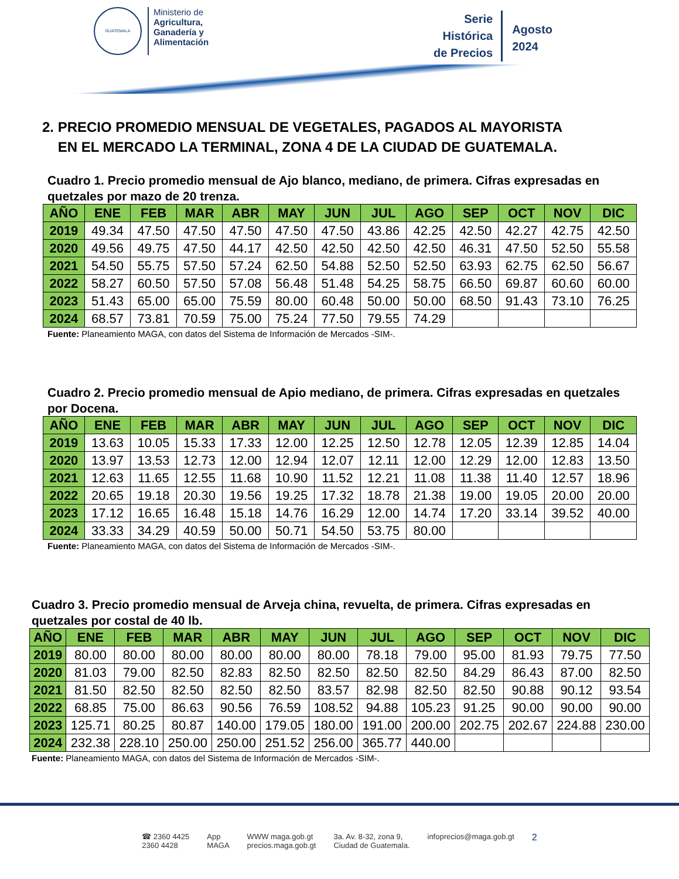GUATEMALA
Ministerio de
Agricultura,
Ganadería y
Alimentación
Serie
Histórica
de Precios
Agosto
2024
2. PRECIO PROMEDIO MENSUAL DE VEGETALES, PAGADOS AL MAYORISTA
EN EL MERCADO LA TERMINAL, ZONA 4 DE LA CIUDAD DE GUATEMALA.
Cuadro 1. Precio promedio mensual de Ajo blanco, mediano, de primera. Cifras expresadas en quetzales por mazo de 20 trenza.
| AÑO | ENE | FEB | MAR | ABR | MAY | JUN | JUL | AGO | SEP | OCT | NOV | DIC |
| --- | --- | --- | --- | --- | --- | --- | --- | --- | --- | --- | --- | --- |
| 2019 | 49.34 | 47.50 | 47.50 | 47.50 | 47.50 | 47.50 | 43.86 | 42.25 | 42.50 | 42.27 | 42.75 | 42.50 |
| 2020 | 49.56 | 49.75 | 47.50 | 44.17 | 42.50 | 42.50 | 42.50 | 42.50 | 46.31 | 47.50 | 52.50 | 55.58 |
| 2021 | 54.50 | 55.75 | 57.50 | 57.24 | 62.50 | 54.88 | 52.50 | 52.50 | 63.93 | 62.75 | 62.50 | 56.67 |
| 2022 | 58.27 | 60.50 | 57.50 | 57.08 | 56.48 | 51.48 | 54.25 | 58.75 | 66.50 | 69.87 | 60.60 | 60.00 |
| 2023 | 51.43 | 65.00 | 65.00 | 75.59 | 80.00 | 60.48 | 50.00 | 50.00 | 68.50 | 91.43 | 73.10 | 76.25 |
| 2024 | 68.57 | 73.81 | 70.59 | 75.00 | 75.24 | 77.50 | 79.55 | 74.29 | | | | |
Fuente: Planeamiento MAGA, con datos del Sistema de Información de Mercados -SIM-.
Cuadro 2. Precio promedio mensual de Apio mediano, de primera. Cifras expresadas en quetzales por Docena.
| AÑO | ENE | FEB | MAR | ABR | MAY | JUN | JUL | AGO | SEP | OCT | NOV | DIC |
| --- | --- | --- | --- | --- | --- | --- | --- | --- | --- | --- | --- | --- |
| 2019 | 13.63 | 10.05 | 15.33 | 17.33 | 12.00 | 12.25 | 12.50 | 12.78 | 12.05 | 12.39 | 12.85 | 14.04 |
| 2020 | 13.97 | 13.53 | 12.73 | 12.00 | 12.94 | 12.07 | 12.11 | 12.00 | 12.29 | 12.00 | 12.83 | 13.50 |
| 2021 | 12.63 | 11.65 | 12.55 | 11.68 | 10.90 | 11.52 | 12.21 | 11.08 | 11.38 | 11.40 | 12.57 | 18.96 |
| 2022 | 20.65 | 19.18 | 20.30 | 19.56 | 19.25 | 17.32 | 18.78 | 21.38 | 19.00 | 19.05 | 20.00 | 20.00 |
| 2023 | 17.12 | 16.65 | 16.48 | 15.18 | 14.76 | 16.29 | 12.00 | 14.74 | 17.20 | 33.14 | 39.52 | 40.00 |
| 2024 | 33.33 | 34.29 | 40.59 | 50.00 | 50.71 | 54.50 | 53.75 | 80.00 | | | | |
Fuente: Planeamiento MAGA, con datos del Sistema de Información de Mercados -SIM-.
Cuadro 3. Precio promedio mensual de Arveja china, revuelta, de primera. Cifras expresadas en quetzales por costal de 40 lb.
| AÑO | ENE | FEB | MAR | ABR | MAY | JUN | JUL | AGO | SEP | OCT | NOV | DIC |
| --- | --- | --- | --- | --- | --- | --- | --- | --- | --- | --- | --- | --- |
| 2019 | 80.00 | 80.00 | 80.00 | 80.00 | 80.00 | 80.00 | 78.18 | 79.00 | 95.00 | 81.93 | 79.75 | 77.50 |
| 2020 | 81.03 | 79.00 | 82.50 | 82.83 | 82.50 | 82.50 | 82.50 | 82.50 | 84.29 | 86.43 | 87.00 | 82.50 |
| 2021 | 81.50 | 82.50 | 82.50 | 82.50 | 82.50 | 83.57 | 82.98 | 82.50 | 82.50 | 90.88 | 90.12 | 93.54 |
| 2022 | 68.85 | 75.00 | 86.63 | 90.56 | 76.59 | 108.52 | 94.88 | 105.23 | 91.25 | 90.00 | 90.00 | 90.00 |
| 2023 | 125.71 | 80.25 | 80.87 | 140.00 | 179.05 | 180.00 | 191.00 | 200.00 | 202.75 | 202.67 | 224.88 | 230.00 |
| 2024 | 232.38 | 228.10 | 250.00 | 250.00 | 251.52 | 256.00 | 365.77 | 440.00 | | | | |
Fuente: Planeamiento MAGA, con datos del Sistema de Información de Mercados -SIM-.
☎ 2360 4425
2360 4428
App
MAGA
WWW maga.gob.gt
precios.maga.gob.gt
3a. Av. 8-32, zona 9,
Ciudad de Guatemala.
infoprecios@maga.gob.gt
2